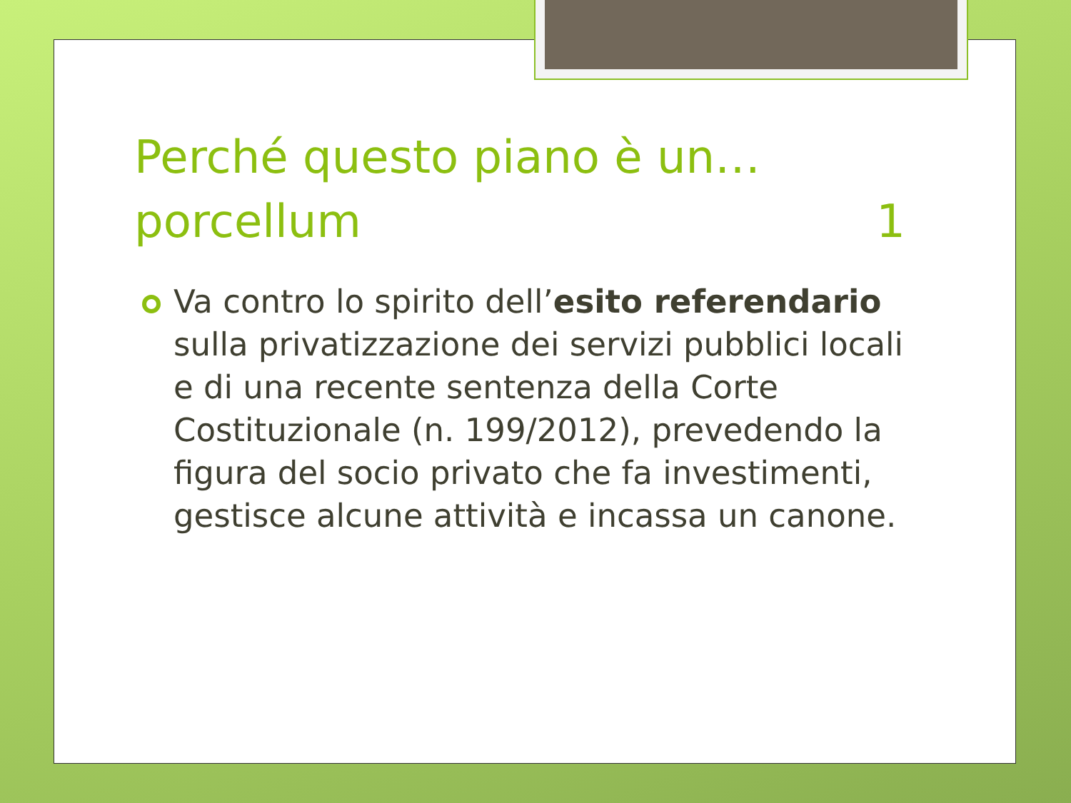Perché questo piano è un… porcellum 1
Va contro lo spirito dell’esito referendario sulla privatizzazione dei servizi pubblici locali e di una recente sentenza della Corte Costituzionale (n. 199/2012), prevedendo la figura del socio privato che fa investimenti, gestisce alcune attività e incassa un canone.